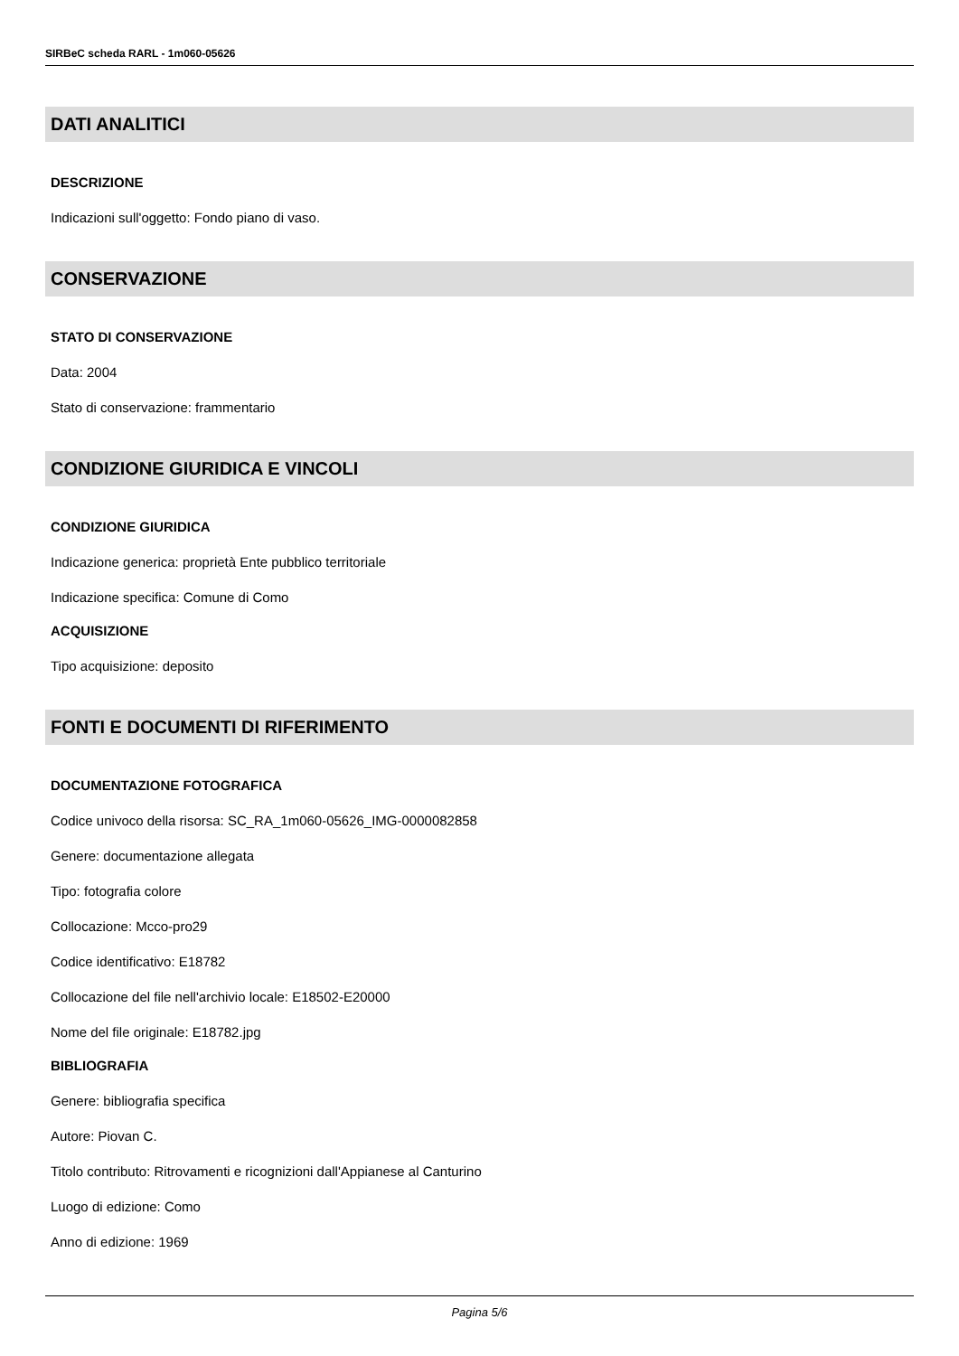SIRBeC scheda RARL - 1m060-05626
DATI ANALITICI
DESCRIZIONE
Indicazioni sull'oggetto: Fondo piano di vaso.
CONSERVAZIONE
STATO DI CONSERVAZIONE
Data: 2004
Stato di conservazione: frammentario
CONDIZIONE GIURIDICA E VINCOLI
CONDIZIONE GIURIDICA
Indicazione generica: proprietà Ente pubblico territoriale
Indicazione specifica: Comune di Como
ACQUISIZIONE
Tipo acquisizione: deposito
FONTI E DOCUMENTI DI RIFERIMENTO
DOCUMENTAZIONE FOTOGRAFICA
Codice univoco della risorsa: SC_RA_1m060-05626_IMG-0000082858
Genere: documentazione allegata
Tipo: fotografia colore
Collocazione: Mcco-pro29
Codice identificativo: E18782
Collocazione del file nell'archivio locale: E18502-E20000
Nome del file originale: E18782.jpg
BIBLIOGRAFIA
Genere: bibliografia specifica
Autore: Piovan C.
Titolo contributo: Ritrovamenti e ricognizioni dall'Appianese al Canturino
Luogo di edizione: Como
Anno di edizione: 1969
Pagina 5/6